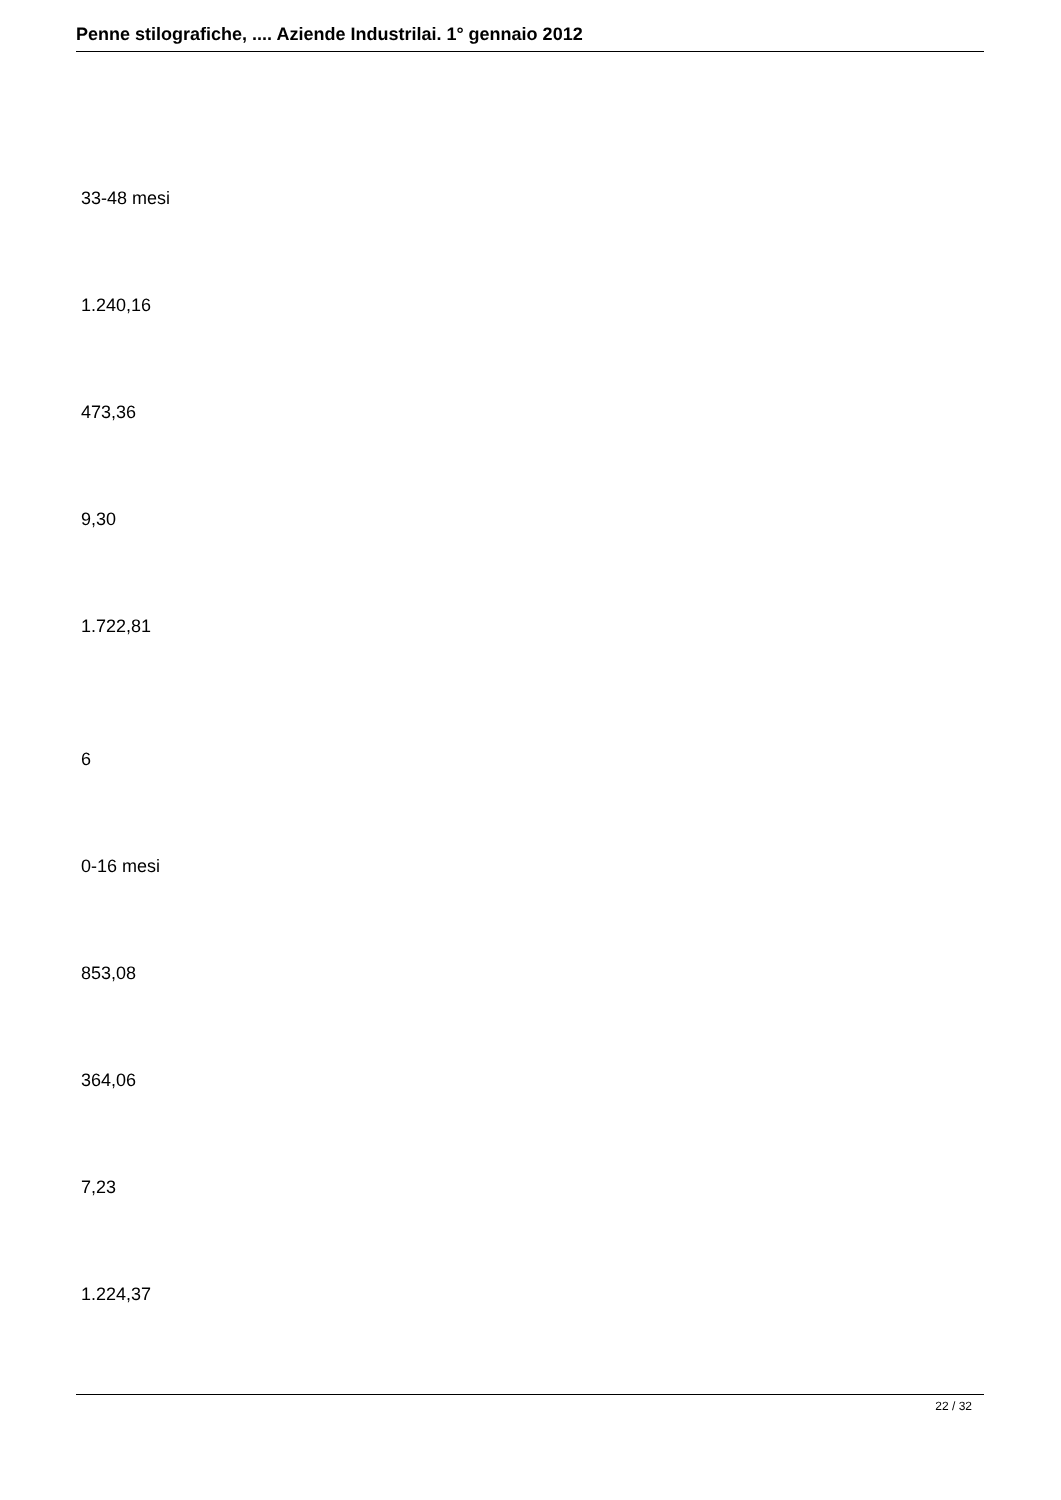Penne stilografiche, .... Aziende Industrilai. 1° gennaio 2012
33-48 mesi
1.240,16
473,36
9,30
1.722,81
6
0-16 mesi
853,08
364,06
7,23
1.224,37
22 / 32